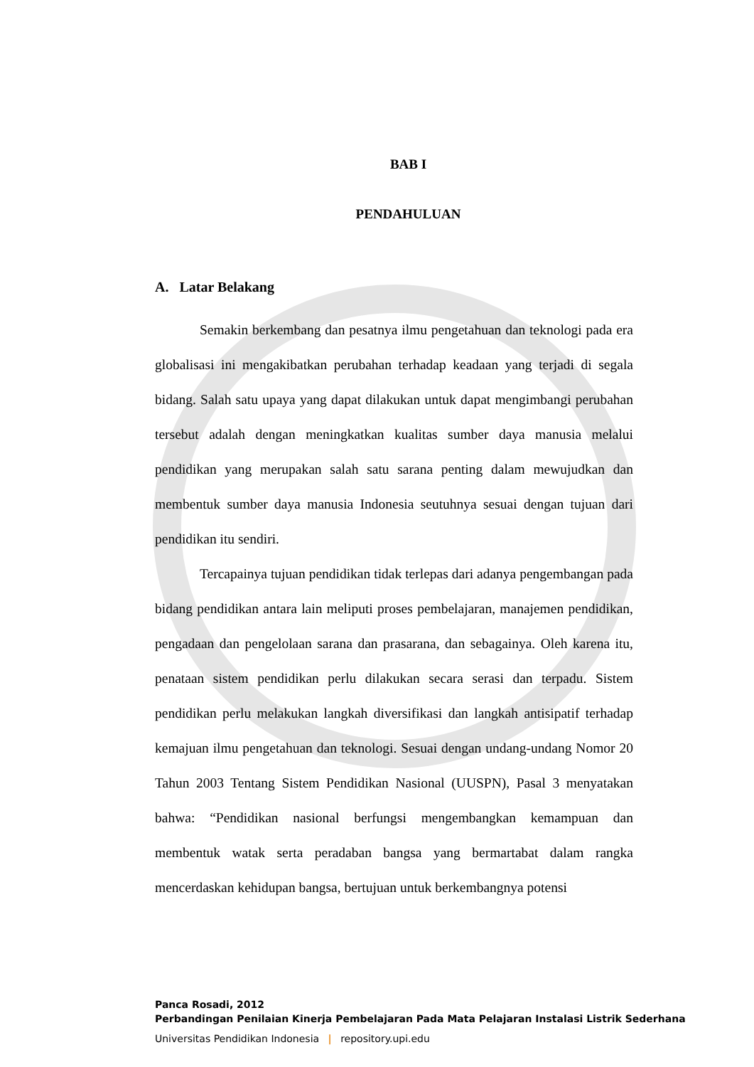BAB I
PENDAHULUAN
A. Latar Belakang
Semakin berkembang dan pesatnya ilmu pengetahuan dan teknologi pada era globalisasi ini mengakibatkan perubahan terhadap keadaan yang terjadi di segala bidang. Salah satu upaya yang dapat dilakukan untuk dapat mengimbangi perubahan tersebut adalah dengan meningkatkan kualitas sumber daya manusia melalui pendidikan yang merupakan salah satu sarana penting dalam mewujudkan dan membentuk sumber daya manusia Indonesia seutuhnya sesuai dengan tujuan dari pendidikan itu sendiri.
Tercapainya tujuan pendidikan tidak terlepas dari adanya pengembangan pada bidang pendidikan antara lain meliputi proses pembelajaran, manajemen pendidikan, pengadaan dan pengelolaan sarana dan prasarana, dan sebagainya. Oleh karena itu, penataan sistem pendidikan perlu dilakukan secara serasi dan terpadu. Sistem pendidikan perlu melakukan langkah diversifikasi dan langkah antisipatif terhadap kemajuan ilmu pengetahuan dan teknologi. Sesuai dengan undang-undang Nomor 20 Tahun 2003 Tentang Sistem Pendidikan Nasional (UUSPN), Pasal 3 menyatakan bahwa: “Pendidikan nasional berfungsi mengembangkan kemampuan dan membentuk watak serta peradaban bangsa yang bermartabat dalam rangka mencerdaskan kehidupan bangsa, bertujuan untuk berkembangnya potensi
Panca Rosadi, 2012
Perbandingan Penilaian Kinerja Pembelajaran Pada Mata Pelajaran Instalasi Listrik Sederhana
Universitas Pendidikan Indonesia | repository.upi.edu